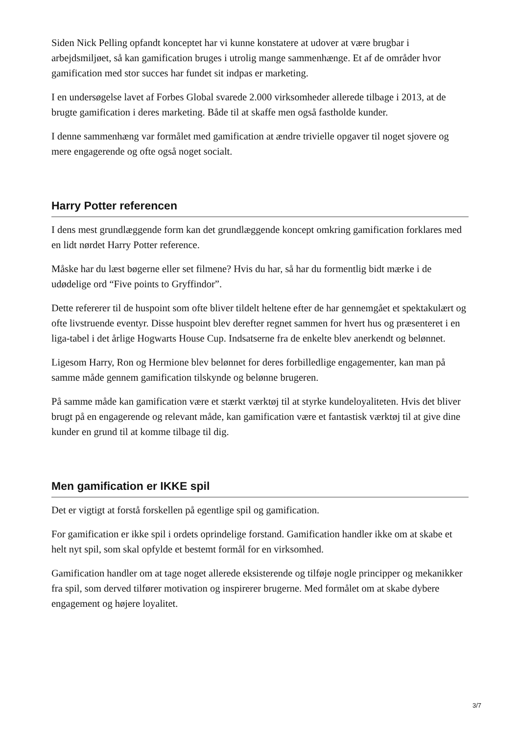Siden Nick Pelling opfandt konceptet har vi kunne konstatere at udover at være brugbar i arbejdsmiljøet, så kan gamification bruges i utrolig mange sammenhænge. Et af de områder hvor gamification med stor succes har fundet sit indpas er marketing.
I en undersøgelse lavet af Forbes Global svarede 2.000 virksomheder allerede tilbage i 2013, at de brugte gamification i deres marketing. Både til at skaffe men også fastholde kunder.
I denne sammenhæng var formålet med gamification at ændre trivielle opgaver til noget sjovere og mere engagerende og ofte også noget socialt.
Harry Potter referencen
I dens mest grundlæggende form kan det grundlæggende koncept omkring gamification forklares med en lidt nørdet Harry Potter reference.
Måske har du læst bøgerne eller set filmene? Hvis du har, så har du formentlig bidt mærke i de udødelige ord “Five points to Gryffindor”.
Dette refererer til de huspoint som ofte bliver tildelt heltene efter de har gennemgået et spektakulært og ofte livstruende eventyr. Disse huspoint blev derefter regnet sammen for hvert hus og præsenteret i en liga-tabel i det årlige Hogwarts House Cup. Indsatserne fra de enkelte blev anerkendt og belønnet.
Ligesom Harry, Ron og Hermione blev belønnet for deres forbilledlige engagementer, kan man på samme måde gennem gamification tilskynde og belønne brugeren.
På samme måde kan gamification være et stærkt værktøj til at styrke kundeloyaliteten. Hvis det bliver brugt på en engagerende og relevant måde, kan gamification være et fantastisk værktøj til at give dine kunder en grund til at komme tilbage til dig.
Men gamification er IKKE spil
Det er vigtigt at forstå forskellen på egentlige spil og gamification.
For gamification er ikke spil i ordets oprindelige forstand. Gamification handler ikke om at skabe et helt nyt spil, som skal opfylde et bestemt formål for en virksomhed.
Gamification handler om at tage noget allerede eksisterende og tilføje nogle principper og mekanikker fra spil, som derved tilfører motivation og inspirerer brugerne. Med formålet om at skabe dybere engagement og højere loyalitet.
3/7